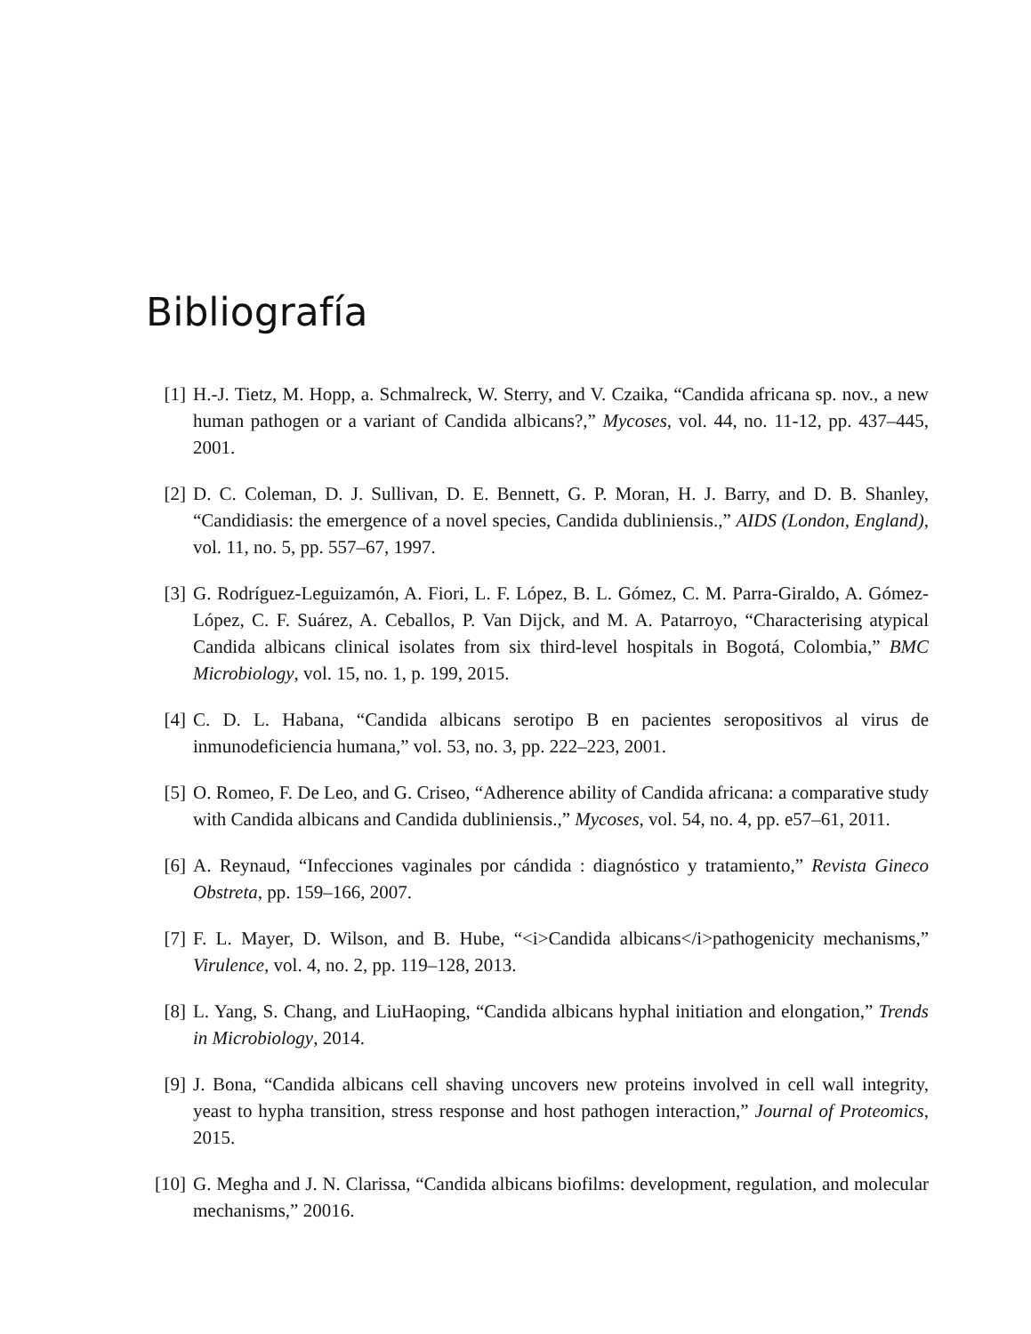Bibliografía
[1] H.-J. Tietz, M. Hopp, a. Schmalreck, W. Sterry, and V. Czaika, “Candida africana sp. nov., a new human pathogen or a variant of Candida albicans?,” Mycoses, vol. 44, no. 11-12, pp. 437–445, 2001.
[2] D. C. Coleman, D. J. Sullivan, D. E. Bennett, G. P. Moran, H. J. Barry, and D. B. Shanley, “Candidiasis: the emergence of a novel species, Candida dubliniensis.,” AIDS (London, England), vol. 11, no. 5, pp. 557–67, 1997.
[3] G. Rodríguez-Leguizamón, A. Fiori, L. F. López, B. L. Gómez, C. M. Parra-Giraldo, A. Gómez-López, C. F. Suárez, A. Ceballos, P. Van Dijck, and M. A. Patarroyo, “Characterising atypical Candida albicans clinical isolates from six third-level hospitals in Bogotá, Colombia,” BMC Microbiology, vol. 15, no. 1, p. 199, 2015.
[4] C. D. L. Habana, “Candida albicans serotipo B en pacientes seropositivos al virus de inmunodeficiencia humana,” vol. 53, no. 3, pp. 222–223, 2001.
[5] O. Romeo, F. De Leo, and G. Criseo, “Adherence ability of Candida africana: a comparative study with Candida albicans and Candida dubliniensis.,” Mycoses, vol. 54, no. 4, pp. e57–61, 2011.
[6] A. Reynaud, “Infecciones vaginales por cándida : diagnóstico y tratamiento,” Revista Gineco Obstreta, pp. 159–166, 2007.
[7] F. L. Mayer, D. Wilson, and B. Hube, “<i>Candida albicans</i>pathogenicity mechanisms,” Virulence, vol. 4, no. 2, pp. 119–128, 2013.
[8] L. Yang, S. Chang, and LiuHaoping, “Candida albicans hyphal initiation and elongation,” Trends in Microbiology, 2014.
[9] J. Bona, “Candida albicans cell shaving uncovers new proteins involved in cell wall integrity, yeast to hypha transition, stress response and host pathogen interaction,” Journal of Proteomics, 2015.
[10] G. Megha and J. N. Clarissa, “Candida albicans biofilms: development, regulation, and molecular mechanisms,” 20016.